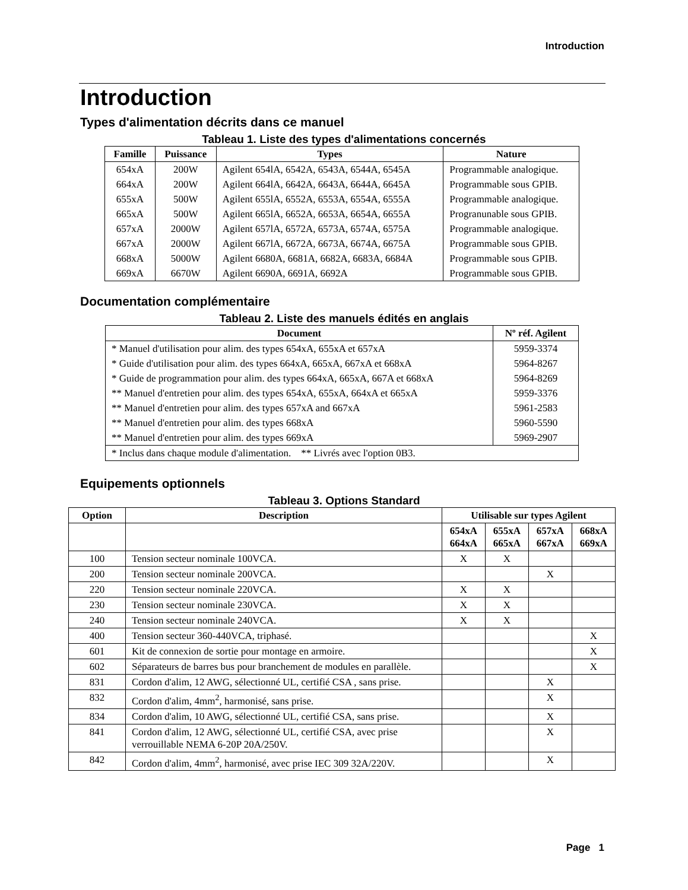Introduction
Introduction
Types d'alimentation décrits dans ce manuel
Tableau 1. Liste des types d'alimentations concernés
| Famille | Puissance | Types | Nature |
| --- | --- | --- | --- |
| 654xA | 200W | Agilent 654lA, 6542A, 6543A, 6544A, 6545A | Programmable analogique. |
| 664xA | 200W | Agilent 664lA, 6642A, 6643A, 6644A, 6645A | Programmable sous GPIB. |
| 655xA | 500W | Agilent 655lA, 6552A, 6553A, 6554A, 6555A | Programmable analogique. |
| 665xA | 500W | Agilent 665lA, 6652A, 6653A, 6654A, 6655A | Progranunable sous GPIB. |
| 657xA | 2000W | Agilent 657lA, 6572A, 6573A, 6574A, 6575A | Programmable analogique. |
| 667xA | 2000W | Agilent 667lA, 6672A, 6673A, 6674A, 6675A | Programmable sous GPIB. |
| 668xA | 5000W | Agilent 6680A, 6681A, 6682A, 6683A, 6684A | Programmable sous GPIB. |
| 669xA | 6670W | Agilent 6690A, 6691A, 6692A | Programmable sous GPIB. |
Documentation complémentaire
Tableau 2. Liste des manuels édités en anglais
| Document | Nº réf. Agilent |
| --- | --- |
| * Manuel d'utilisation pour alim. des types 654xA, 655xA et 657xA | 5959-3374 |
| * Guide d'utilisation pour alim. des types 664xA, 665xA, 667xA et 668xA | 5964-8267 |
| * Guide de programmation pour alim. des types 664xA, 665xA, 667A et 668xA | 5964-8269 |
| ** Manuel d'entretien pour alim. des types 654xA, 655xA, 664xA et 665xA | 5959-3376 |
| ** Manuel d'entretien pour alim. des types 657xA and 667xA | 5961-2583 |
| ** Manuel d'entretien pour alim. des types 668xA | 5960-5590 |
| ** Manuel d'entretien pour alim. des types 669xA | 5969-2907 |
| * Inclus dans chaque module d'alimentation. ** Livrés avec l'option 0B3. | |
Equipements optionnels
Tableau 3. Options Standard
| Option | Description | Utilisable sur types Agilent | | | |
| --- | --- | --- | --- | --- | --- |
| | | 654xA 664xA | 655xA 665xA | 657xA 667xA | 668xA 669xA |
| 100 | Tension secteur nominale 100VCA. | X | X | | |
| 200 | Tension secteur nominale 200VCA. | | | X | |
| 220 | Tension secteur nominale 220VCA. | X | X | | |
| 230 | Tension secteur nominale 230VCA. | X | X | | |
| 240 | Tension secteur nominale 240VCA. | X | X | | |
| 400 | Tension secteur 360-440VCA, triphasé. | | | | X |
| 601 | Kit de connexion de sortie pour montage en armoire. | | | | X |
| 602 | Séparateurs de barres bus pour branchement de modules en parallèle. | | | | X |
| 831 | Cordon d'alim, 12 AWG, sélectionné UL, certifié CSA , sans prise. | | | X | |
| 832 | Cordon d'alim, 4mm<sup>2</sup>, harmonisé, sans prise. | | | X | |
| 834 | Cordon d'alim, 10 AWG, sélectionné UL, certifié CSA, sans prise. | | | X | |
| 841 | Cordon d'alim, 12 AWG, sélectionné UL, certifié CSA, avec prise verrouillable NEMA 6-20P 20A/250V. | | | X | |
| 842 | Cordon d'alim, 4mm<sup>2</sup>, harmonisé, avec prise IEC 309 32A/220V. | | | X | |
Page 1